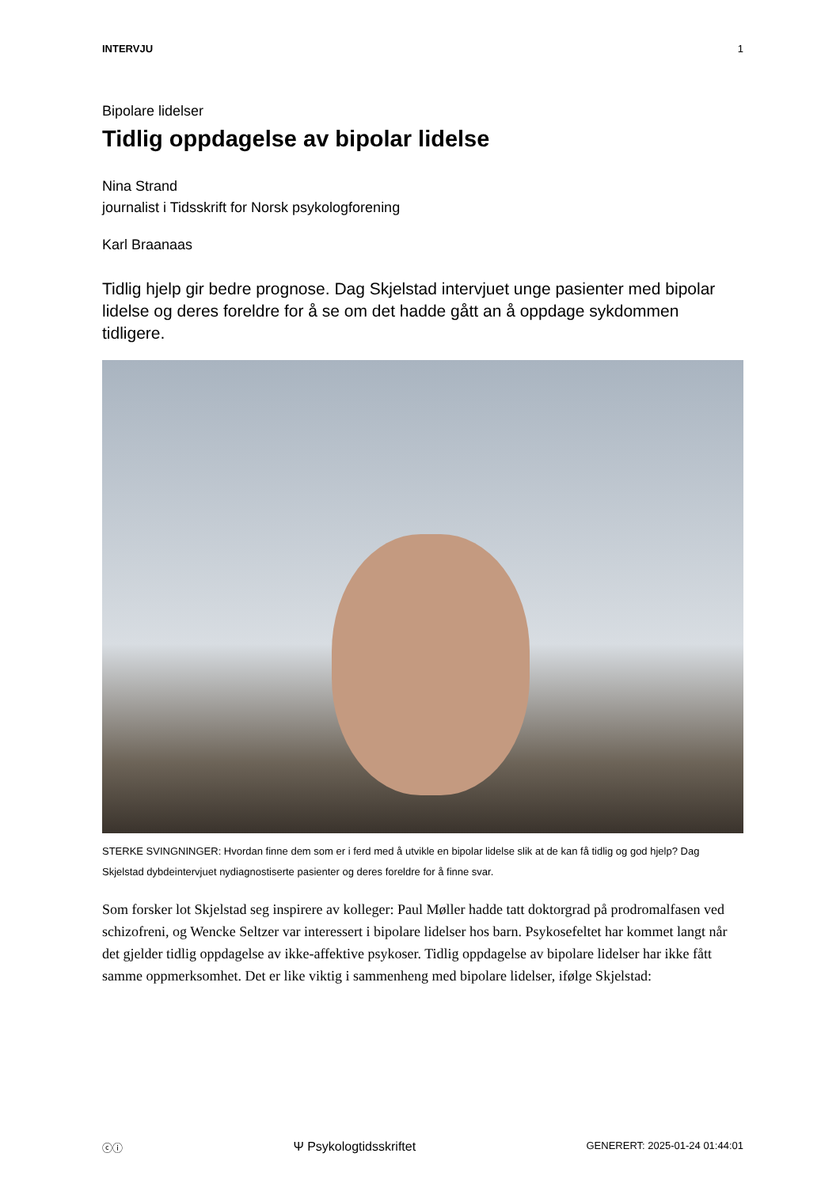INTERVJU 1
Bipolare lidelser
Tidlig oppdagelse av bipolar lidelse
Nina Strand
journalist i Tidsskrift for Norsk psykologforening
Karl Braanaas
Tidlig hjelp gir bedre prognose. Dag Skjelstad intervjuet unge pasienter med bipolar lidelse og deres foreldre for å se om det hadde gått an å oppdage sykdommen tidligere.
STERKE SVINGNINGER: Hvordan finne dem som er i ferd med å utvikle en bipolar lidelse slik at de kan få tidlig og god hjelp? Dag Skjelstad dybdeintervjuet nydiagnostiserte pasienter og deres foreldre for å finne svar.
Som forsker lot Skjelstad seg inspirere av kolleger: Paul Møller hadde tatt doktorgrad på prodromalfasen ved schizofreni, og Wencke Seltzer var interessert i bipolare lidelser hos barn. Psykosefeltet har kommet langt når det gjelder tidlig oppdagelse av ikke-affektive psykoser. Tidlig oppdagelse av bipolare lidelser har ikke fått samme oppmerksomhet. Det er like viktig i sammenheng med bipolare lidelser, ifølge Skjelstad:
ⓒⓘ Ψ Psykologtidsskriftet GENERERT: 2025-01-24 01:44:01